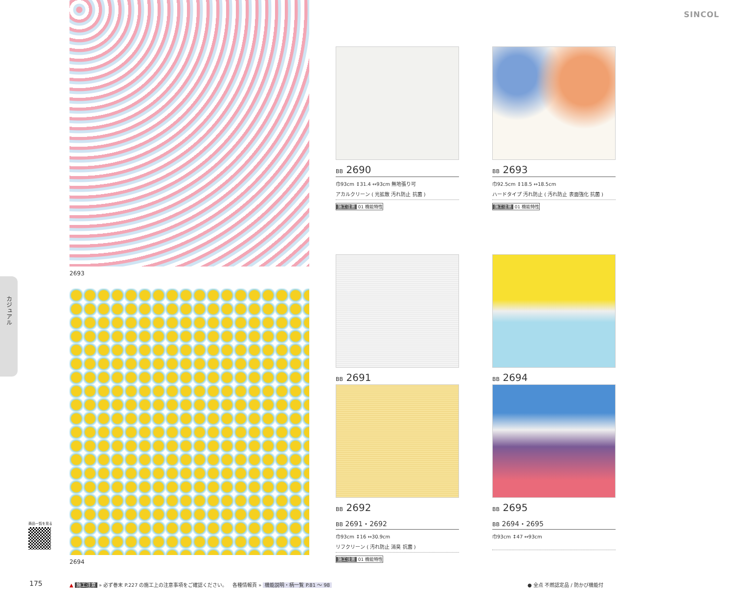SINCOL
カジュアル
2693
2694
BB 2690
巾93cm ↕31.4 ↔93cm 無地張り可
アカルクリーン ( 光拡散 汚れ防止 抗菌 )
施工注意 01 機能特性
BB 2693
巾92.5cm ↕18.5 ↔18.5cm
ハードタイプ 汚れ防止 ( 汚れ防止 表面強化 抗菌 )
施工注意 01 機能特性
BB 2691
BB 2692
BB 2691・2692
巾93cm ↕16 ↔30.9cm
リフクリーン ( 汚れ防止 消臭 抗菌 )
施工注意 01 機能特性
BB 2694
BB 2695
BB 2694・2695
巾93cm ↕47 ↔93cm
商品一覧を見る
175
▲ 施工注意 » 必ず巻末 P.227 の施工上の注意事項をご確認ください。
各種情報頁 » 機能説明・柄一覧 P.81 ～ 98
● 全点 不燃認定品 / 防かび機能付